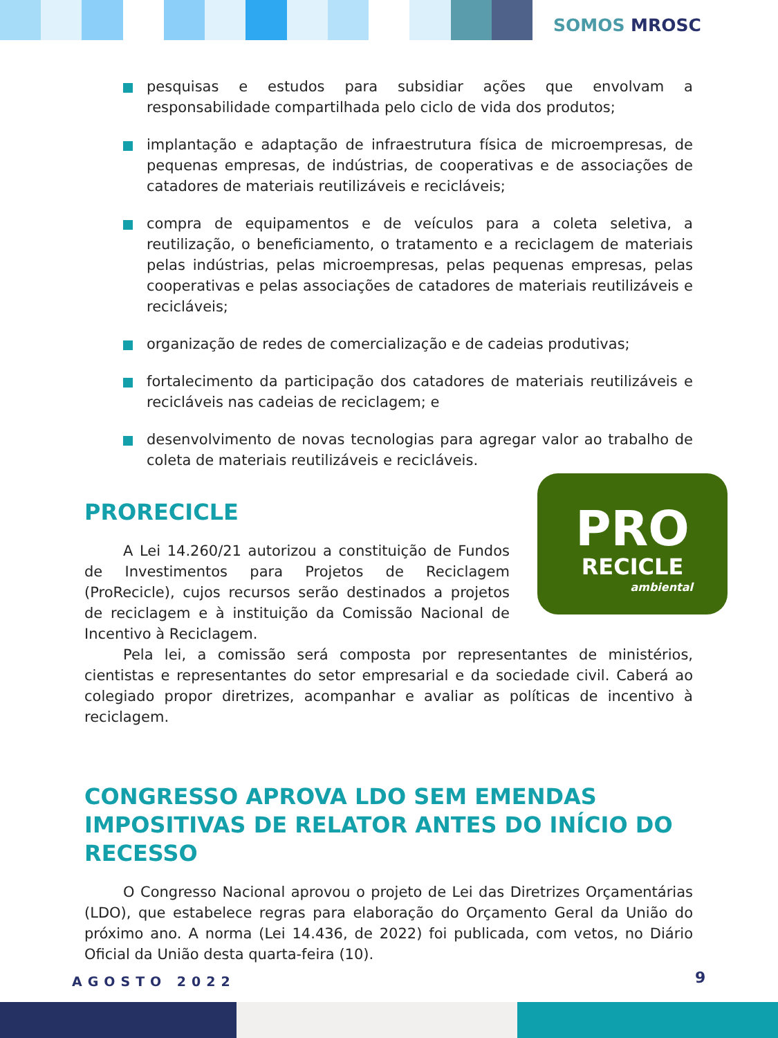SOMOS MROSC
pesquisas e estudos para subsidiar ações que envolvam a responsabilidade compartilhada pelo ciclo de vida dos produtos;
implantação e adaptação de infraestrutura física de microempresas, de pequenas empresas, de indústrias, de cooperativas e de associações de catadores de materiais reutilizáveis e recicláveis;
compra de equipamentos e de veículos para a coleta seletiva, a reutilização, o beneficiamento, o tratamento e a reciclagem de materiais pelas indústrias, pelas microempresas, pelas pequenas empresas, pelas cooperativas e pelas associações de catadores de materiais reutilizáveis e recicláveis;
organização de redes de comercialização e de cadeias produtivas;
fortalecimento da participação dos catadores de materiais reutilizáveis e recicláveis nas cadeias de reciclagem; e
desenvolvimento de novas tecnologias para agregar valor ao trabalho de coleta de materiais reutilizáveis e recicláveis.
PRO
RECICLE
ambiental
PRORECICLE
A Lei 14.260/21 autorizou a constituição de Fundos de Investimentos para Projetos de Reciclagem (ProRecicle), cujos recursos serão destinados a projetos de reciclagem e à instituição da Comissão Nacional de Incentivo à Reciclagem.
Pela lei, a comissão será composta por representantes de ministérios, cientistas e representantes do setor empresarial e da sociedade civil. Caberá ao colegiado propor diretrizes, acompanhar e avaliar as políticas de incentivo à reciclagem.
CONGRESSO APROVA LDO SEM EMENDAS IMPOSITIVAS DE RELATOR ANTES DO INÍCIO DO RECESSO
O Congresso Nacional aprovou o projeto de Lei das Diretrizes Orçamentárias (LDO), que estabelece regras para elaboração do Orçamento Geral da União do próximo ano. A norma (Lei 14.436, de 2022) foi publicada, com vetos, no Diário Oficial da União desta quarta-feira (10).
AGOSTO 2022 9